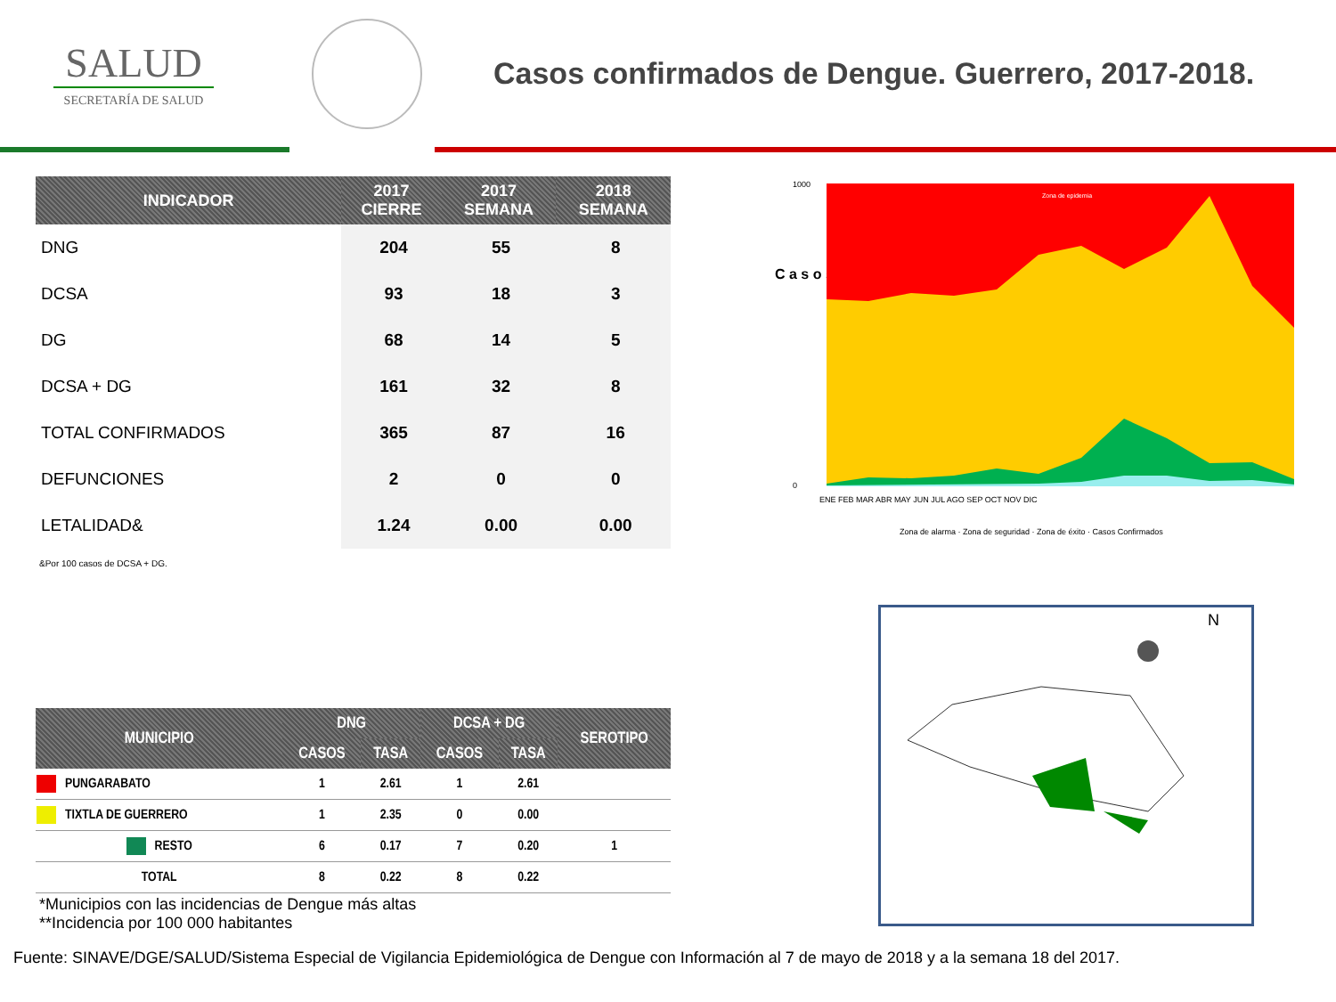SALUD
SECRETARÍA DE SALUD
Casos confirmados de Dengue. Guerrero, 2017-2018.
| INDICADOR | 2017 CIERRE | 2017 SEMANA | 2018 SEMANA |
| --- | --- | --- | --- |
| DNG | 204 | 55 | 8 |
| DCSA | 93 | 18 | 3 |
| DG | 68 | 14 | 5 |
| DCSA + DG | 161 | 32 | 8 |
| TOTAL CONFIRMADOS | 365 | 87 | 16 |
| DEFUNCIONES | 2 | 0 | 0 |
| LETALIDAD& | 1.24 | 0.00 | 0.00 |
&Por 100 casos de DCSA + DG.
C a s o s
Zona de epidemia
1000
0
ENE FEB MAR ABR MAY JUN JUL AGO SEP OCT NOV DIC
Zona de alarma · Zona de seguridad · Zona de éxito · Casos Confirmados
| MUNICIPIO | DNG | | DCSA + DG | | SEROTIPO |
| --- | --- | --- | --- | --- | --- |
| | CASOS | TASA | CASOS | TASA | |
| PUNGARABATO | 1 | 2.61 | 1 | 2.61 | |
| TIXTLA DE GUERRERO | 1 | 2.35 | 0 | 0.00 | |
| RESTO | 6 | 0.17 | 7 | 0.20 | 1 |
| TOTAL | 8 | 0.22 | 8 | 0.22 | |
N
*Municipios con las incidencias de Dengue más altas
**Incidencia por 100 000 habitantes
Fuente: SINAVE/DGE/SALUD/Sistema Especial de Vigilancia Epidemiológica de Dengue con Información al 7 de mayo de 2018 y a la semana 18 del 2017.